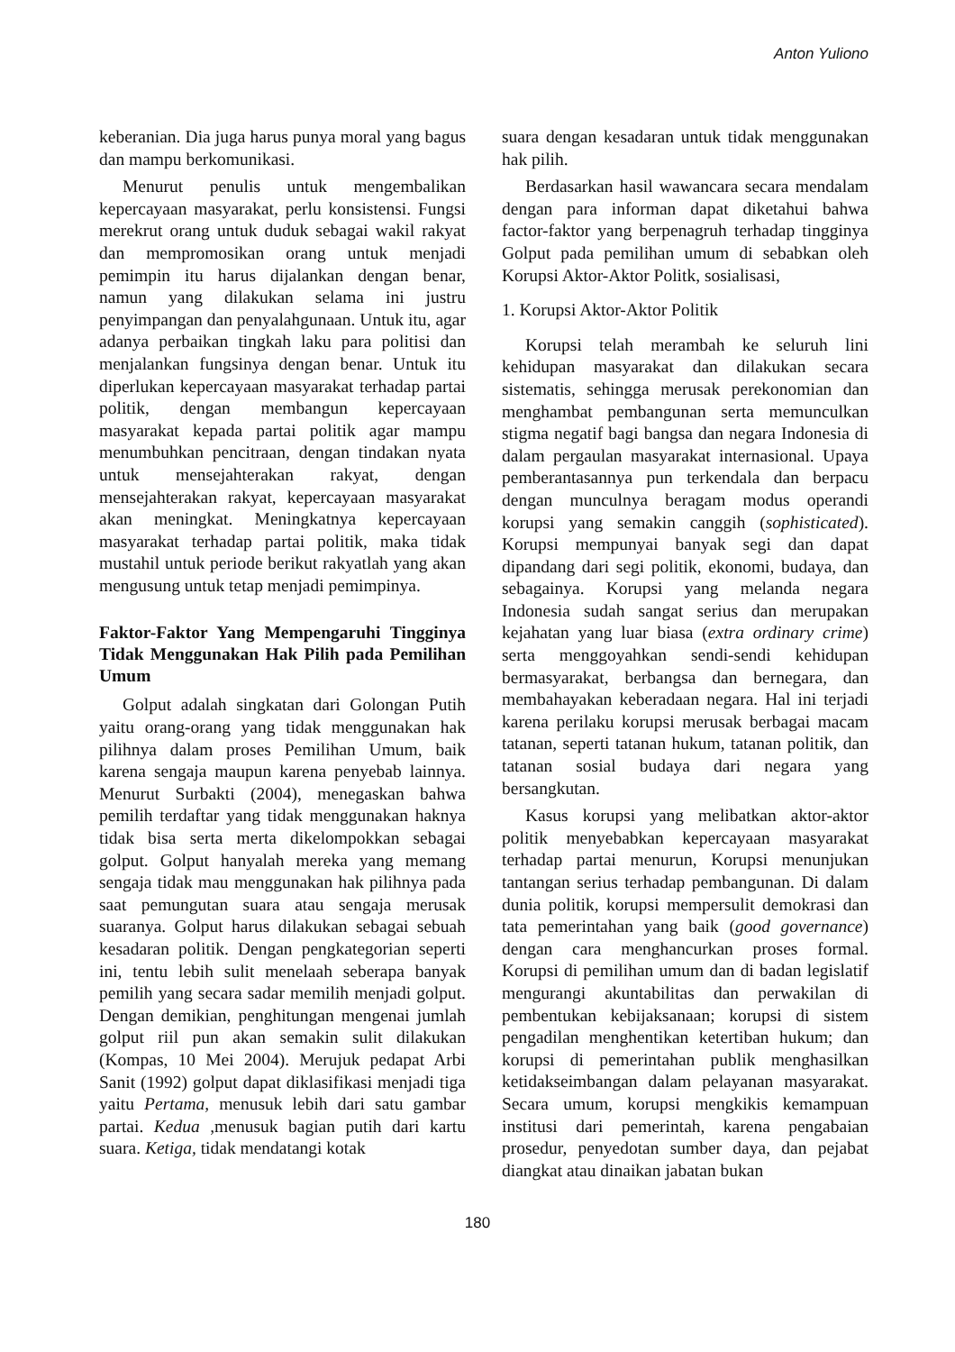Anton Yuliono
keberanian. Dia juga harus punya moral yang bagus dan mampu berkomunikasi.
Menurut penulis untuk mengembalikan kepercayaan masyarakat, perlu konsistensi. Fungsi merekrut orang untuk duduk sebagai wakil rakyat dan mempromosikan orang untuk menjadi pemimpin itu harus dijalankan dengan benar, namun yang dilakukan selama ini justru penyimpangan dan penyalahgunaan. Untuk itu, agar adanya perbaikan tingkah laku para politisi dan menjalankan fungsinya dengan benar. Untuk itu diperlukan kepercayaan masyarakat terhadap partai politik, dengan membangun kepercayaan masyarakat kepada partai politik agar mampu menumbuhkan pencitraan, dengan tindakan nyata untuk mensejahterakan rakyat, dengan mensejahterakan rakyat, kepercayaan masyarakat akan meningkat. Meningkatnya kepercayaan masyarakat terhadap partai politik, maka tidak mustahil untuk periode berikut rakyatlah yang akan mengusung untuk tetap menjadi pemimpinya.
Faktor-Faktor Yang Mempengaruhi Tingginya Tidak Menggunakan Hak Pilih pada Pemilihan Umum
Golput adalah singkatan dari Golongan Putih yaitu orang-orang yang tidak menggunakan hak pilihnya dalam proses Pemilihan Umum, baik karena sengaja maupun karena penyebab lainnya. Menurut Surbakti (2004), menegaskan bahwa pemilih terdaftar yang tidak menggunakan haknya tidak bisa serta merta dikelompokkan sebagai golput. Golput hanyalah mereka yang memang sengaja tidak mau menggunakan hak pilihnya pada saat pemungutan suara atau sengaja merusak suaranya. Golput harus dilakukan sebagai sebuah kesadaran politik. Dengan pengkategorian seperti ini, tentu lebih sulit menelaah seberapa banyak pemilih yang secara sadar memilih menjadi golput. Dengan demikian, penghitungan mengenai jumlah golput riil pun akan semakin sulit dilakukan (Kompas, 10 Mei 2004). Merujuk pedapat Arbi Sanit (1992) golput dapat diklasifikasi menjadi tiga yaitu Pertama, menusuk lebih dari satu gambar partai. Kedua ,menusuk bagian putih dari kartu suara. Ketiga, tidak mendatangi kotak
suara dengan kesadaran untuk tidak menggunakan hak pilih.
Berdasarkan hasil wawancara secara mendalam dengan para informan dapat diketahui bahwa factor-faktor yang berpenagruh terhadap tingginya Golput pada pemilihan umum di sebabkan oleh Korupsi Aktor-Aktor Politk, sosialisasi,
1. Korupsi Aktor-Aktor Politik
Korupsi telah merambah ke seluruh lini kehidupan masyarakat dan dilakukan secara sistematis, sehingga merusak perekonomian dan menghambat pembangunan serta memunculkan stigma negatif bagi bangsa dan negara Indonesia di dalam pergaulan masyarakat internasional. Upaya pemberantasannya pun terkendala dan berpacu dengan munculnya beragam modus operandi korupsi yang semakin canggih (sophisticated). Korupsi mempunyai banyak segi dan dapat dipandang dari segi politik, ekonomi, budaya, dan sebagainya. Korupsi yang melanda negara Indonesia sudah sangat serius dan merupakan kejahatan yang luar biasa (extra ordinary crime) serta menggoyahkan sendi-sendi kehidupan bermasyarakat, berbangsa dan bernegara, dan membahayakan keberadaan negara. Hal ini terjadi karena perilaku korupsi merusak berbagai macam tatanan, seperti tatanan hukum, tatanan politik, dan tatanan sosial budaya dari negara yang bersangkutan.
Kasus korupsi yang melibatkan aktor-aktor politik menyebabkan kepercayaan masyarakat terhadap partai menurun, Korupsi menunjukan tantangan serius terhadap pembangunan. Di dalam dunia politik, korupsi mempersulit demokrasi dan tata pemerintahan yang baik (good governance) dengan cara menghancurkan proses formal. Korupsi di pemilihan umum dan di badan legislatif mengurangi akuntabilitas dan perwakilan di pembentukan kebijaksanaan; korupsi di sistem pengadilan menghentikan ketertiban hukum; dan korupsi di pemerintahan publik menghasilkan ketidakseimbangan dalam pelayanan masyarakat. Secara umum, korupsi mengkikis kemampuan institusi dari pemerintah, karena pengabaian prosedur, penyedotan sumber daya, dan pejabat diangkat atau dinaikan jabatan bukan
180